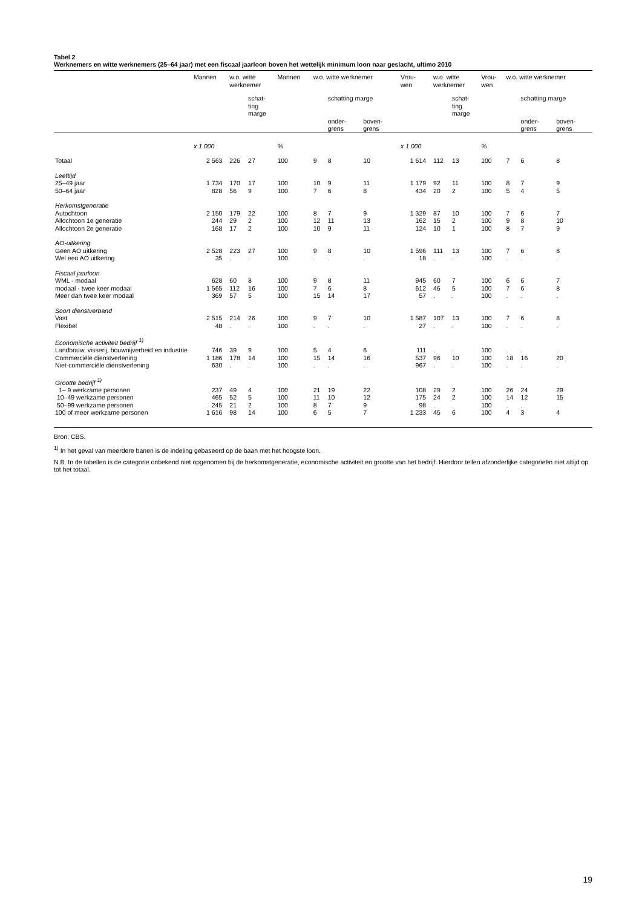Tabel 2
Werknemers en witte werknemers (25–64 jaar) met een fiscaal jaarloon boven het wettelijk minimum loon naar geslacht, ultimo 2010
| | Mannen | w.o. witte werknemer | | Mannen | w.o. witte werknemer | | | Vrou- wen | w.o. witte werknemer | | Vrou- wen | w.o. witte werknemer | | |
| --- | --- | --- | --- | --- | --- | --- | --- | --- | --- | --- | --- | --- | --- | --- |
| | | | schat- ting marge | | | schatting marge | | | | schat- ting marge | | | schatting marge | |
| | | | | | | onder- grens | boven- grens | | | | | | onder- grens | boven- grens |
| | x 1 000 | | | % | | | | x 1 000 | | | % | | | |
| Totaal | 2 563 | 226 | 27 | 100 | 9 | 8 | 10 | 1 614 | 112 | 13 | 100 | 7 | 6 | 8 |
| Leeftijd | | | | | | | | | | | | | | |
| 25–49 jaar | 1 734 | 170 | 17 | 100 | 10 | 9 | 11 | 1 179 | 92 | 11 | 100 | 8 | 7 | 9 |
| 50–64 jaar | 828 | 56 | 9 | 100 | 7 | 6 | 8 | 434 | 20 | 2 | 100 | 5 | 4 | 5 |
| Herkomstgeneratie | | | | | | | | | | | | | | |
| Autochtoon | 2 150 | 179 | 22 | 100 | 8 | 7 | 9 | 1 329 | 87 | 10 | 100 | 7 | 6 | 7 |
| Allochtoon 1e generatie | 244 | 29 | 2 | 100 | 12 | 11 | 13 | 162 | 15 | 2 | 100 | 9 | 8 | 10 |
| Allochtoon 2e generatie | 168 | 17 | 2 | 100 | 10 | 9 | 11 | 124 | 10 | 1 | 100 | 8 | 7 | 9 |
| AO-uitkering | | | | | | | | | | | | | | |
| Geen AO uitkering | 2 528 | 223 | 27 | 100 | 9 | 8 | 10 | 1 596 | 111 | 13 | 100 | 7 | 6 | 8 |
| Wel een AO uitkering | 35 | . | . | 100 | . | . | . | 18 | . | . | 100 | . | . | . |
| Fiscaal jaarloon | | | | | | | | | | | | | | |
| WML - modaal | 628 | 60 | 8 | 100 | 9 | 8 | 11 | 945 | 60 | 7 | 100 | 6 | 6 | 7 |
| modaal - twee keer modaal | 1 565 | 112 | 16 | 100 | 7 | 6 | 8 | 612 | 45 | 5 | 100 | 7 | 6 | 8 |
| Meer dan twee keer modaal | 369 | 57 | 5 | 100 | 15 | 14 | 17 | 57 | . | . | 100 | . | . | . |
| Soort dienstverband | | | | | | | | | | | | | | |
| Vast | 2 515 | 214 | 26 | 100 | 9 | 7 | 10 | 1 587 | 107 | 13 | 100 | 7 | 6 | 8 |
| Flexibel | 48 | . | . | 100 | . | . | . | 27 | . | . | 100 | . | . | . |
| Economische activiteit bedrijf <sup>1)</sup> | | | | | | | | | | | | | | |
| Landbouw, visserij, bouwnijverheid en industrie | 746 | 39 | 9 | 100 | 5 | 4 | 6 | 111 | . | . | 100 | . | . | . |
| Commerciële dienstverlening | 1 186 | 178 | 14 | 100 | 15 | 14 | 16 | 537 | 96 | 10 | 100 | 18 | 16 | 20 |
| Niet-commerciële dienstverlening | 630 | . | . | 100 | . | . | . | 967 | . | . | 100 | . | . | . |
| Grootte bedrijf <sup>1)</sup> | | | | | | | | | | | | | | |
| 1– 9 werkzame personen | 237 | 49 | 4 | 100 | 21 | 19 | 22 | 108 | 29 | 2 | 100 | 26 | 24 | 29 |
| 10–49 werkzame personen | 465 | 52 | 5 | 100 | 11 | 10 | 12 | 175 | 24 | 2 | 100 | 14 | 12 | 15 |
| 50–99 werkzame personen | 245 | 21 | 2 | 100 | 8 | 7 | 9 | 98 | . | . | 100 | . | . | . |
| 100 of meer werkzame personen | 1 616 | 98 | 14 | 100 | 6 | 5 | 7 | 1 233 | 45 | 6 | 100 | 4 | 3 | 4 |
Bron: CBS.
<sup>1)</sup> In het geval van meerdere banen is de indeling gebaseerd op de baan met het hoogste loon.
N.B. In de tabellen is de categorie onbekend niet opgenomen bij de herkomstgeneratie, economische activiteit en grootte van het bedrijf. Hierdoor tellen afzonderlijke categorieën niet altijd op tot het totaal.
19